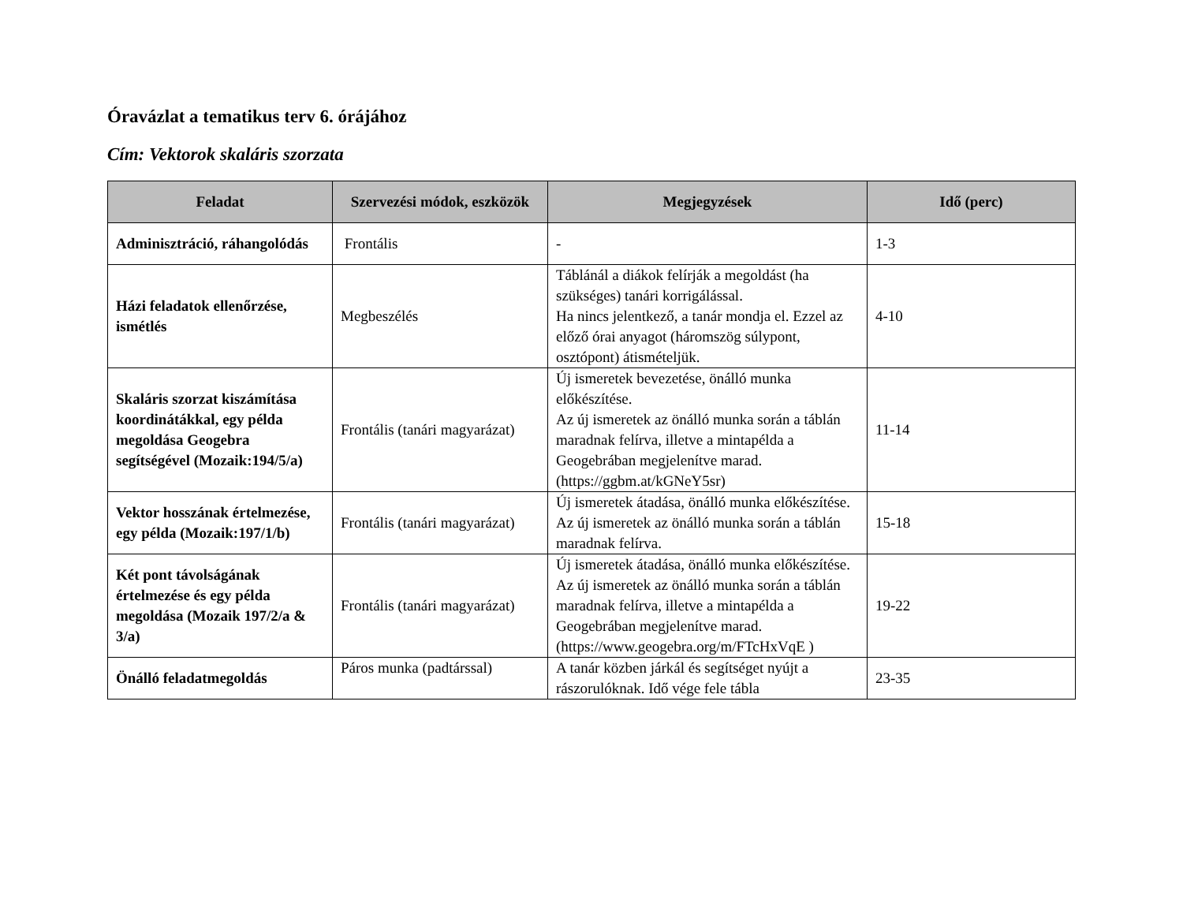Óravázlat a tematikus terv 6. órájához
Cím: Vektorok skaláris szorzata
| Feladat | Szervezési módok, eszközök | Megjegyzések | Idő (perc) |
| --- | --- | --- | --- |
| Adminisztráció, ráhangolódás | Frontális | - | 1-3 |
| Házi feladatok ellenőrzése, ismétlés | Megbeszélés | Táblánál a diákok felírják a megoldást (ha szükséges) tanári korrigálással. Ha nincs jelentkező, a tanár mondja el. Ezzel az előző órai anyagot (háromszög súlypont, osztópont) átismételjük. | 4-10 |
| Skaláris szorzat kiszámítása koordinátákkal, egy példa megoldása Geogebra segítségével (Mozaik:194/5/a) | Frontális (tanári magyarázat) | Új ismeretek bevezetése, önálló munka előkészítése. Az új ismeretek az önálló munka során a táblán maradnak felírva, illetve a mintapélda a Geogebrában megjelenítve marad. (https://ggbm.at/kGNeY5sr) | 11-14 |
| Vektor hosszának értelmezése, egy példa (Mozaik:197/1/b) | Frontális (tanári magyarázat) | Új ismeretek átadása, önálló munka előkészítése. Az új ismeretek az önálló munka során a táblán maradnak felírva. | 15-18 |
| Két pont távolságának értelmezése és egy példa megoldása (Mozaik 197/2/a & 3/a) | Frontális (tanári magyarázat) | Új ismeretek átadása, önálló munka előkészítése. Az új ismeretek az önálló munka során a táblán maradnak felírva, illetve a mintapélda a Geogebrában megjelenítve marad. (https://www.geogebra.org/m/FTcHxVqE ) | 19-22 |
| Önálló feladatmegoldás | Páros munka (padtárssal) | A tanár közben járkál és segítséget nyújt a rászorulóknak. Idő vége fele tábla | 23-35 |